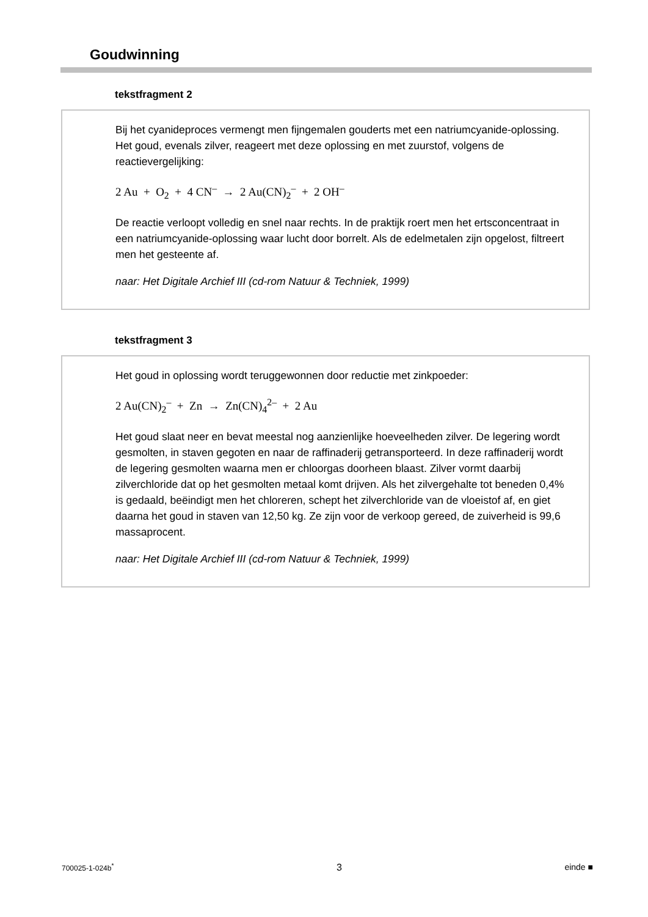Goudwinning
tekstfragment 2
Bij het cyanideproces vermengt men fijngemalen gouderts met een natriumcyanide-oplossing. Het goud, evenals zilver, reageert met deze oplossing en met zuurstof, volgens de reactievergelijking:
2 Au + O<sub>2</sub> + 4 CN<sup>–</sup> → 2 Au(CN)<sub>2</sub><sup>–</sup> + 2 OH<sup>–</sup>
De reactie verloopt volledig en snel naar rechts. In de praktijk roert men het ertsconcentraat in een natriumcyanide-oplossing waar lucht door borrelt. Als de edelmetalen zijn opgelost, filtreert men het gesteente af.
naar: Het Digitale Archief III (cd-rom Natuur & Techniek, 1999)
tekstfragment 3
Het goud in oplossing wordt teruggewonnen door reductie met zinkpoeder:
2 Au(CN)<sub>2</sub><sup>–</sup> + Zn → Zn(CN)<sub>4</sub><sup>2–</sup> + 2 Au
Het goud slaat neer en bevat meestal nog aanzienlijke hoeveelheden zilver. De legering wordt gesmolten, in staven gegoten en naar de raffinaderij getransporteerd. In deze raffinaderij wordt de legering gesmolten waarna men er chloorgas doorheen blaast. Zilver vormt daarbij zilverchloride dat op het gesmolten metaal komt drijven. Als het zilvergehalte tot beneden 0,4% is gedaald, beëindigt men het chloreren, schept het zilverchloride van de vloeistof af, en giet daarna het goud in staven van 12,50 kg. Ze zijn voor de verkoop gereed, de zuiverheid is 99,6 massaprocent.
naar: Het Digitale Archief III (cd-rom Natuur & Techniek, 1999)
700025-1-024b<sup>*</sup> 3 einde ■